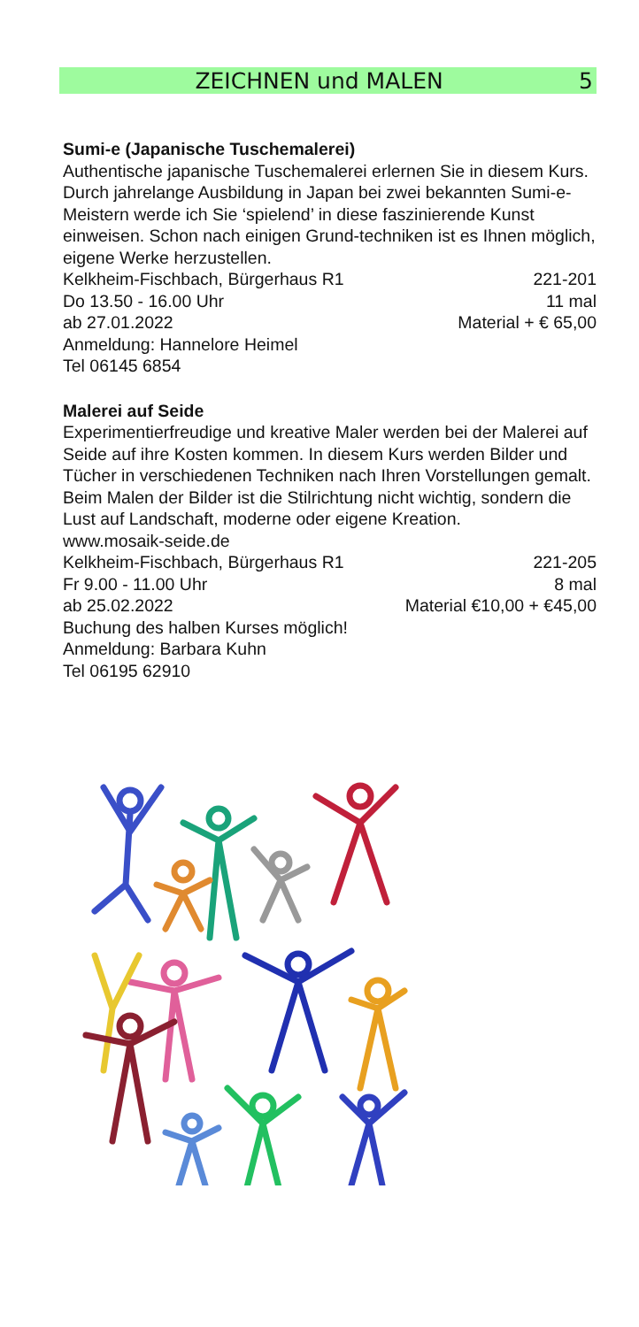ZEICHNEN und MALEN 5
Sumi-e (Japanische Tuschemalerei)
Authentische japanische Tuschemalerei erlernen Sie in diesem Kurs. Durch jahrelange Ausbildung in Japan bei zwei bekannten Sumi-e-Meistern werde ich Sie ‘spielend’ in diese faszinierende Kunst einweisen. Schon nach einigen Grund-techniken ist es Ihnen möglich, eigene Werke herzustellen.
Kelkheim-Fischbach, Bürgerhaus R1 221-201
Do 13.50 - 16.00 Uhr 11 mal
ab 27.01.2022 Material + € 65,00
Anmeldung: Hannelore Heimel
Tel 06145 6854
Malerei auf Seide
Experimentierfreudige und kreative Maler werden bei der Malerei auf Seide auf ihre Kosten kommen. In diesem Kurs werden Bilder und Tücher in verschiedenen Techniken nach Ihren Vorstellungen gemalt. Beim Malen der Bilder ist die Stilrichtung nicht wichtig, sondern die Lust auf Landschaft, moderne oder eigene Kreation. www.mosaik-seide.de
Kelkheim-Fischbach, Bürgerhaus R1 221-205
Fr 9.00 - 11.00 Uhr 8 mal
ab 25.02.2022 Material €10,00 + €45,00
Buchung des halben Kurses möglich!
Anmeldung: Barbara Kuhn
Tel 06195 62910